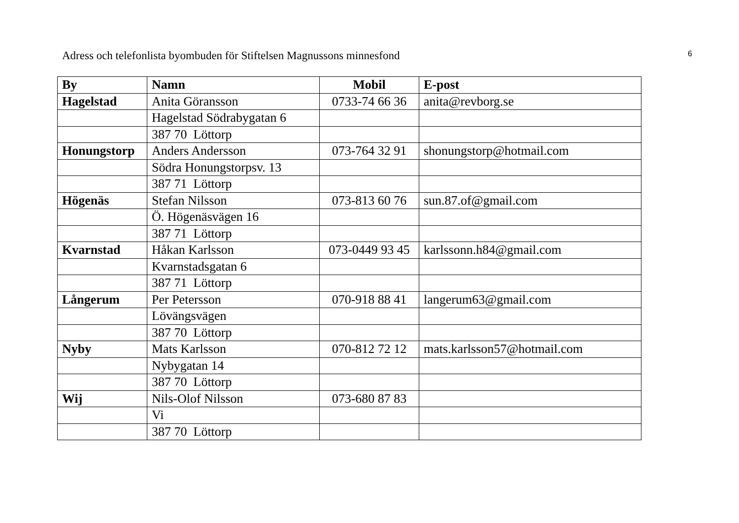Adress och telefonlista byombuden för Stiftelsen Magnussons minnesfond 6
| By | Namn | Mobil | E-post |
| --- | --- | --- | --- |
| Hagelstad | Anita Göransson | 0733-74 66 36 | anita@revborg.se |
| | Hagelstad Södrabygatan 6 | | |
| | 387 70 Löttorp | | |
| Honungstorp | Anders Andersson | 073-764 32 91 | shonungstorp@hotmail.com |
| | Södra Honungstorpsv. 13 | | |
| | 387 71 Löttorp | | |
| Högenäs | Stefan Nilsson | 073-813 60 76 | sun.87.of@gmail.com |
| | Ö. Högenäsvägen 16 | | |
| | 387 71 Löttorp | | |
| Kvarnstad | Håkan Karlsson | 073-0449 93 45 | karlssonn.h84@gmail.com |
| | Kvarnstadsgatan 6 | | |
| | 387 71 Löttorp | | |
| Långerum | Per Petersson | 070-918 88 41 | langerum63@gmail.com |
| | Lövängsvägen | | |
| | 387 70 Löttorp | | |
| Nyby | Mats Karlsson | 070-812 72 12 | mats.karlsson57@hotmail.com |
| | Nybygatan 14 | | |
| | 387 70 Löttorp | | |
| Wij | Nils-Olof Nilsson | 073-680 87 83 | |
| | Vi | | |
| | 387 70 Löttorp | | |